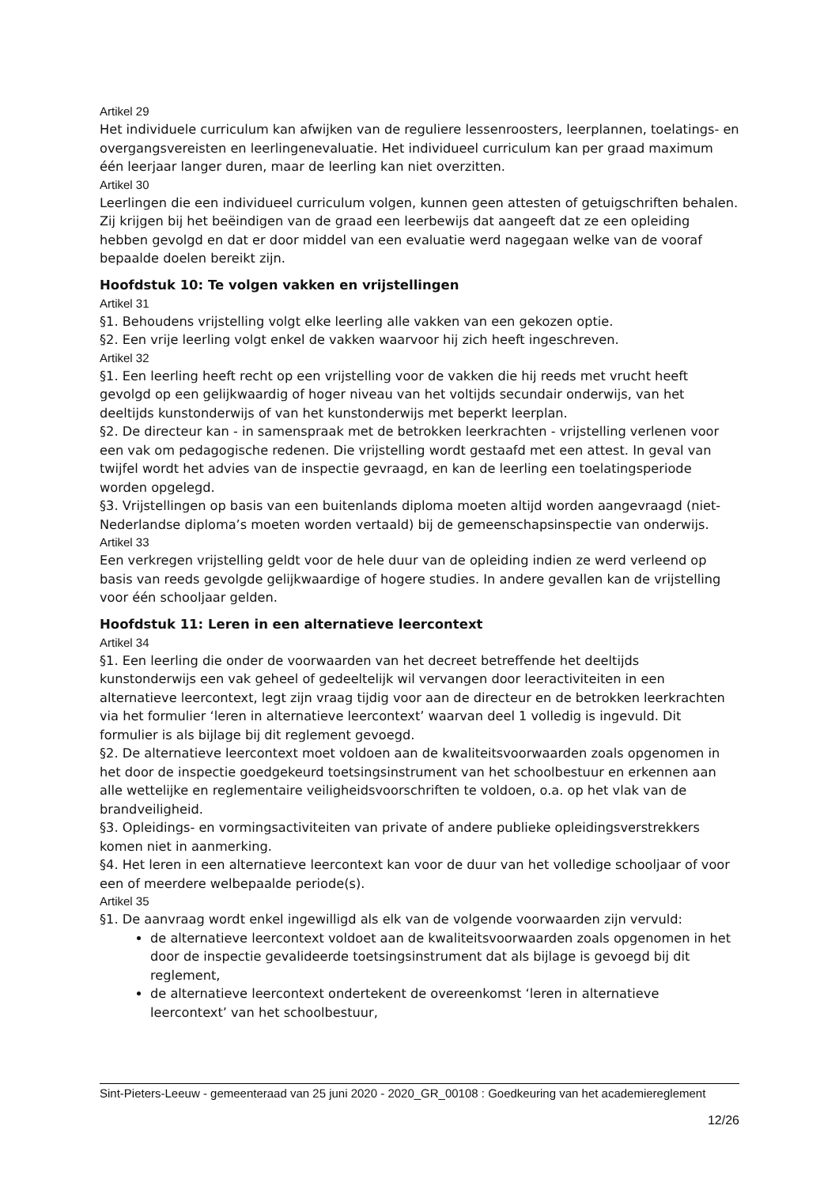Artikel 29
Het individuele curriculum kan afwijken van de reguliere lessenroosters, leerplannen, toelatings- en overgangsvereisten en leerlingenevaluatie. Het individueel curriculum kan per graad maximum één leerjaar langer duren, maar de leerling kan niet overzitten.
Artikel 30
Leerlingen die een individueel curriculum volgen, kunnen geen attesten of getuigschriften behalen. Zij krijgen bij het beëindigen van de graad een leerbewijs dat aangeeft dat ze een opleiding hebben gevolgd en dat er door middel van een evaluatie werd nagegaan welke van de vooraf bepaalde doelen bereikt zijn.
Hoofdstuk 10: Te volgen vakken en vrijstellingen
Artikel 31
§1. Behoudens vrijstelling volgt elke leerling alle vakken van een gekozen optie.
§2. Een vrije leerling volgt enkel de vakken waarvoor hij zich heeft ingeschreven.
Artikel 32
§1. Een leerling heeft recht op een vrijstelling voor de vakken die hij reeds met vrucht heeft gevolgd op een gelijkwaardig of hoger niveau van het voltijds secundair onderwijs, van het deeltijds kunstonderwijs of van het kunstonderwijs met beperkt leerplan.
§2. De directeur kan - in samenspraak met de betrokken leerkrachten - vrijstelling verlenen voor een vak om pedagogische redenen. Die vrijstelling wordt gestaafd met een attest. In geval van twijfel wordt het advies van de inspectie gevraagd, en kan de leerling een toelatingsperiode worden opgelegd.
§3. Vrijstellingen op basis van een buitenlands diploma moeten altijd worden aangevraagd (niet-Nederlandse diploma’s moeten worden vertaald) bij de gemeenschapsinspectie van onderwijs.
Artikel 33
Een verkregen vrijstelling geldt voor de hele duur van de opleiding indien ze werd verleend op basis van reeds gevolgde gelijkwaardige of hogere studies. In andere gevallen kan de vrijstelling voor één schooljaar gelden.
Hoofdstuk 11: Leren in een alternatieve leercontext
Artikel 34
§1. Een leerling die onder de voorwaarden van het decreet betreffende het deeltijds kunstonderwijs een vak geheel of gedeeltelijk wil vervangen door leeractiviteiten in een alternatieve leercontext, legt zijn vraag tijdig voor aan de directeur en de betrokken leerkrachten via het formulier ‘leren in alternatieve leercontext’ waarvan deel 1 volledig is ingevuld. Dit formulier is als bijlage bij dit reglement gevoegd.
§2. De alternatieve leercontext moet voldoen aan de kwaliteitsvoorwaarden zoals opgenomen in het door de inspectie goedgekeurd toetsingsinstrument van het schoolbestuur en erkennen aan alle wettelijke en reglementaire veiligheidsvoorschriften te voldoen, o.a. op het vlak van de brandveiligheid.
§3. Opleidings- en vormingsactiviteiten van private of andere publieke opleidingsverstrekkers komen niet in aanmerking.
§4. Het leren in een alternatieve leercontext kan voor de duur van het volledige schooljaar of voor een of meerdere welbepaalde periode(s).
Artikel 35
§1. De aanvraag wordt enkel ingewilligd als elk van de volgende voorwaarden zijn vervuld:
de alternatieve leercontext voldoet aan de kwaliteitsvoorwaarden zoals opgenomen in het door de inspectie gevalideerde toetsingsinstrument dat als bijlage is gevoegd bij dit reglement,
de alternatieve leercontext ondertekent de overeenkomst ‘leren in alternatieve leercontext’ van het schoolbestuur,
Sint-Pieters-Leeuw - gemeenteraad van 25 juni 2020 - 2020_GR_00108 : Goedkeuring van het academiereglement
12/26